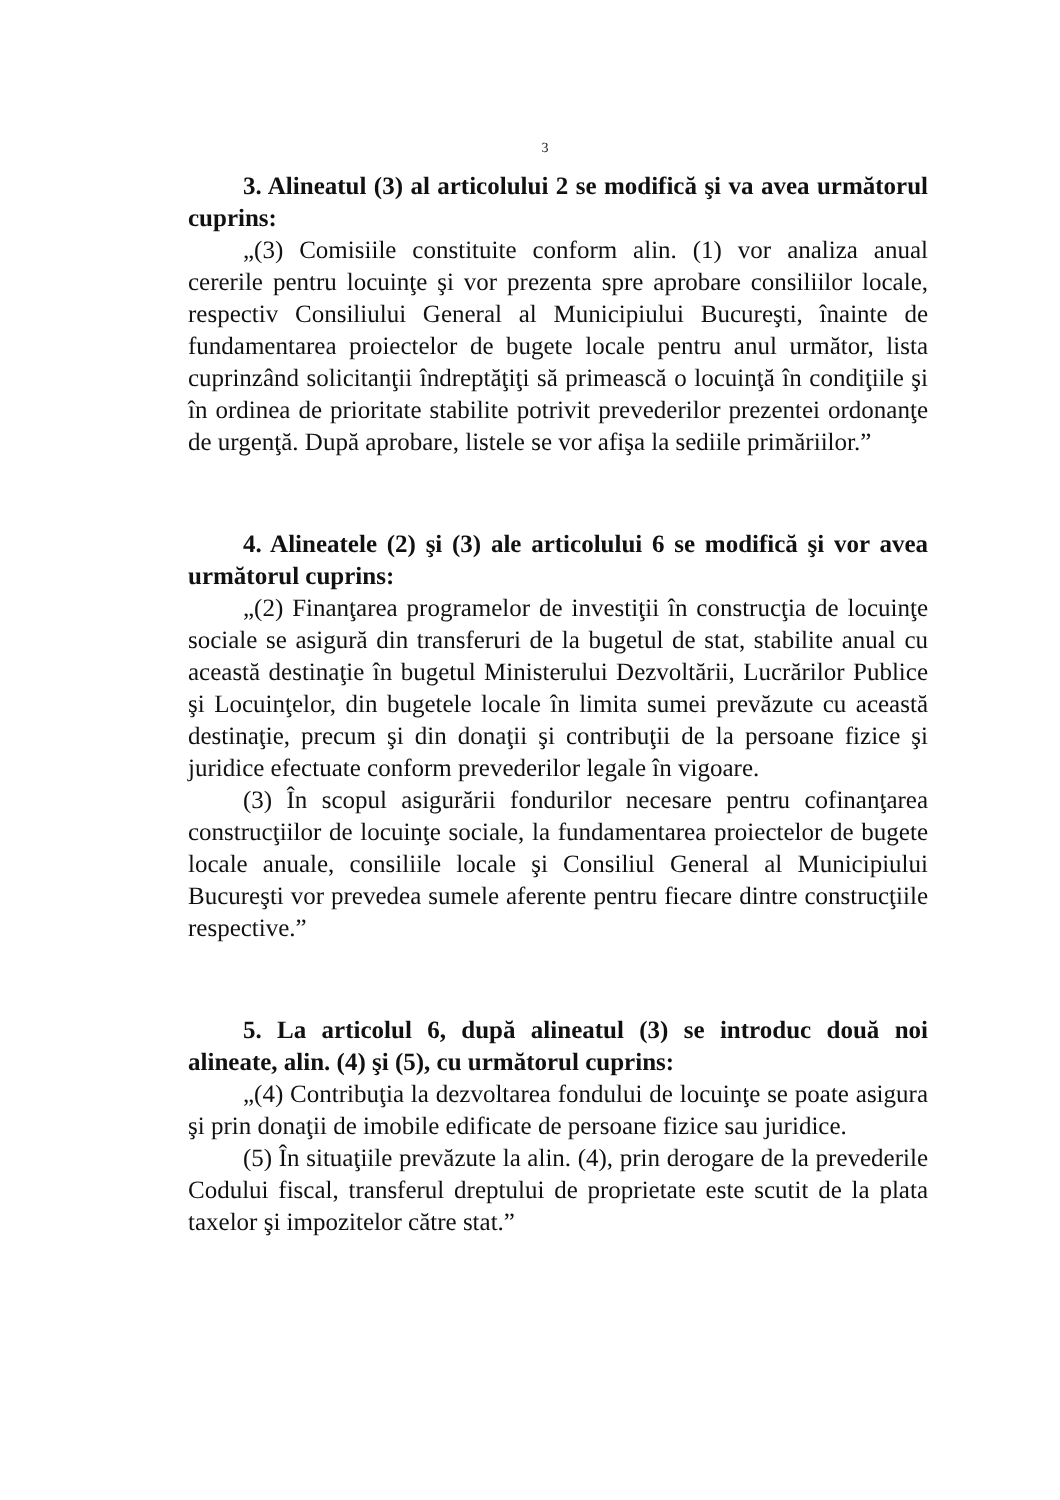3
3. Alineatul (3) al articolului 2 se modifică şi va avea următorul cuprins:
„(3) Comisiile constituite conform alin. (1) vor analiza anual cererile pentru locuinţe şi vor prezenta spre aprobare consiliilor locale, respectiv Consiliului General al Municipiului Bucureşti, înainte de fundamentarea proiectelor de bugete locale pentru anul următor, lista cuprinzând solicitanţii îndreptăţiţi să primească o locuinţă în condiţiile şi în ordinea de prioritate stabilite potrivit prevederilor prezentei ordonanţe de urgenţă. După aprobare, listele se vor afişa la sediile primăriilor.”
4. Alineatele (2) şi (3) ale articolului 6 se modifică şi vor avea următorul cuprins:
„(2) Finanţarea programelor de investiţii în construcţia de locuinţe sociale se asigură din transferuri de la bugetul de stat, stabilite anual cu această destinaţie în bugetul Ministerului Dezvoltării, Lucrărilor Publice şi Locuinţelor, din bugetele locale în limita sumei prevăzute cu această destinaţie, precum şi din donaţii şi contribuţii de la persoane fizice şi juridice efectuate conform prevederilor legale în vigoare.
(3) În scopul asigurării fondurilor necesare pentru cofinanţarea construcţiilor de locuinţe sociale, la fundamentarea proiectelor de bugete locale anuale, consiliile locale şi Consiliul General al Municipiului Bucureşti vor prevedea sumele aferente pentru fiecare dintre construcţiile respective.”
5. La articolul 6, după alineatul (3) se introduc două noi alineate, alin. (4) şi (5), cu următorul cuprins:
„(4) Contribuţia la dezvoltarea fondului de locuinţe se poate asigura şi prin donaţii de imobile edificate de persoane fizice sau juridice.
(5) În situaţiile prevăzute la alin. (4), prin derogare de la prevederile Codului fiscal, transferul dreptului de proprietate este scutit de la plata taxelor şi impozitelor către stat.”